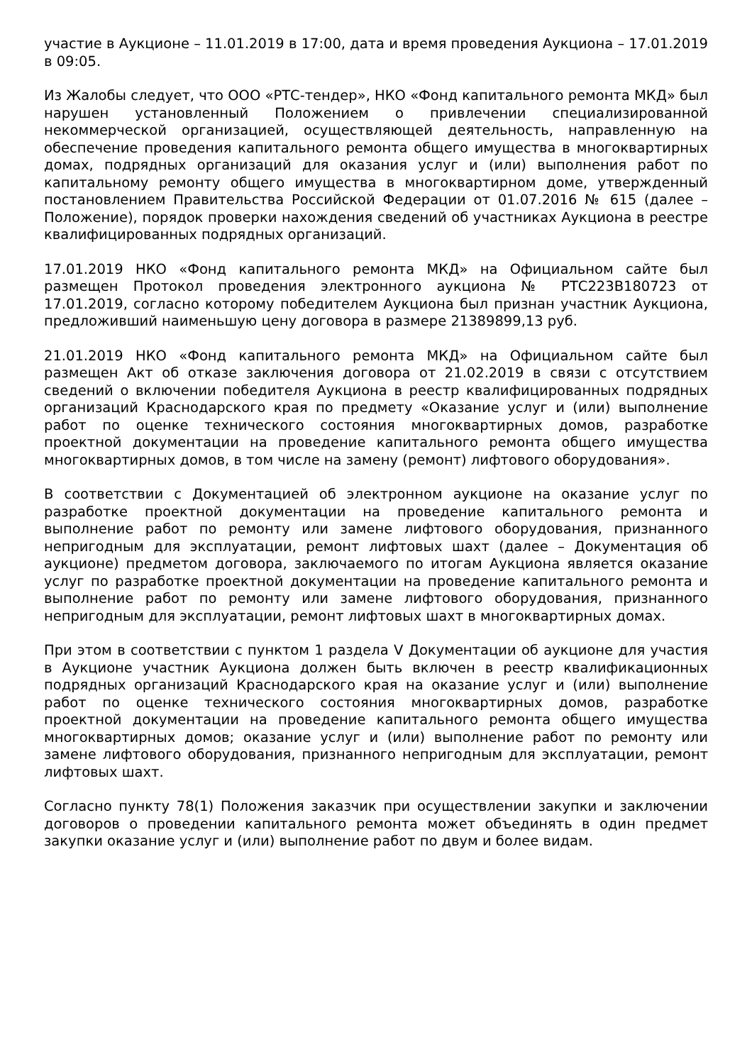участие в Аукционе – 11.01.2019 в 17:00, дата и время проведения Аукциона – 17.01.2019 в 09:05.
Из Жалобы следует, что ООО «РТС-тендер», НКО «Фонд капитального ремонта МКД» был нарушен установленный Положением о привлечении специализированной некоммерческой организацией, осуществляющей деятельность, направленную на обеспечение проведения капитального ремонта общего имущества в многоквартирных домах, подрядных организаций для оказания услуг и (или) выполнения работ по капитальному ремонту общего имущества в многоквартирном доме, утвержденный постановлением Правительства Российской Федерации от 01.07.2016 № 615 (далее – Положение), порядок проверки нахождения сведений об участниках Аукциона в реестре квалифицированных подрядных организаций.
17.01.2019 НКО «Фонд капитального ремонта МКД» на Официальном сайте был размещен Протокол проведения электронного аукциона № РТС223В180723 от 17.01.2019, согласно которому победителем Аукциона был признан участник Аукциона, предложивший наименьшую цену договора в размере 21389899,13 руб.
21.01.2019 НКО «Фонд капитального ремонта МКД» на Официальном сайте был размещен Акт об отказе заключения договора от 21.02.2019 в связи с отсутствием сведений о включении победителя Аукциона в реестр квалифицированных подрядных организаций Краснодарского края по предмету «Оказание услуг и (или) выполнение работ по оценке технического состояния многоквартирных домов, разработке проектной документации на проведение капитального ремонта общего имущества многоквартирных домов, в том числе на замену (ремонт) лифтового оборудования».
В соответствии с Документацией об электронном аукционе на оказание услуг по разработке проектной документации на проведение капитального ремонта и выполнение работ по ремонту или замене лифтового оборудования, признанного непригодным для эксплуатации, ремонт лифтовых шахт (далее – Документация об аукционе) предметом договора, заключаемого по итогам Аукциона является оказание услуг по разработке проектной документации на проведение капитального ремонта и выполнение работ по ремонту или замене лифтового оборудования, признанного непригодным для эксплуатации, ремонт лифтовых шахт в многоквартирных домах.
При этом в соответствии с пунктом 1 раздела V Документации об аукционе для участия в Аукционе участник Аукциона должен быть включен в реестр квалификационных подрядных организаций Краснодарского края на оказание услуг и (или) выполнение работ по оценке технического состояния многоквартирных домов, разработке проектной документации на проведение капитального ремонта общего имущества многоквартирных домов; оказание услуг и (или) выполнение работ по ремонту или замене лифтового оборудования, признанного непригодным для эксплуатации, ремонт лифтовых шахт.
Согласно пункту 78(1) Положения заказчик при осуществлении закупки и заключении договоров о проведении капитального ремонта может объединять в один предмет закупки оказание услуг и (или) выполнение работ по двум и более видам.